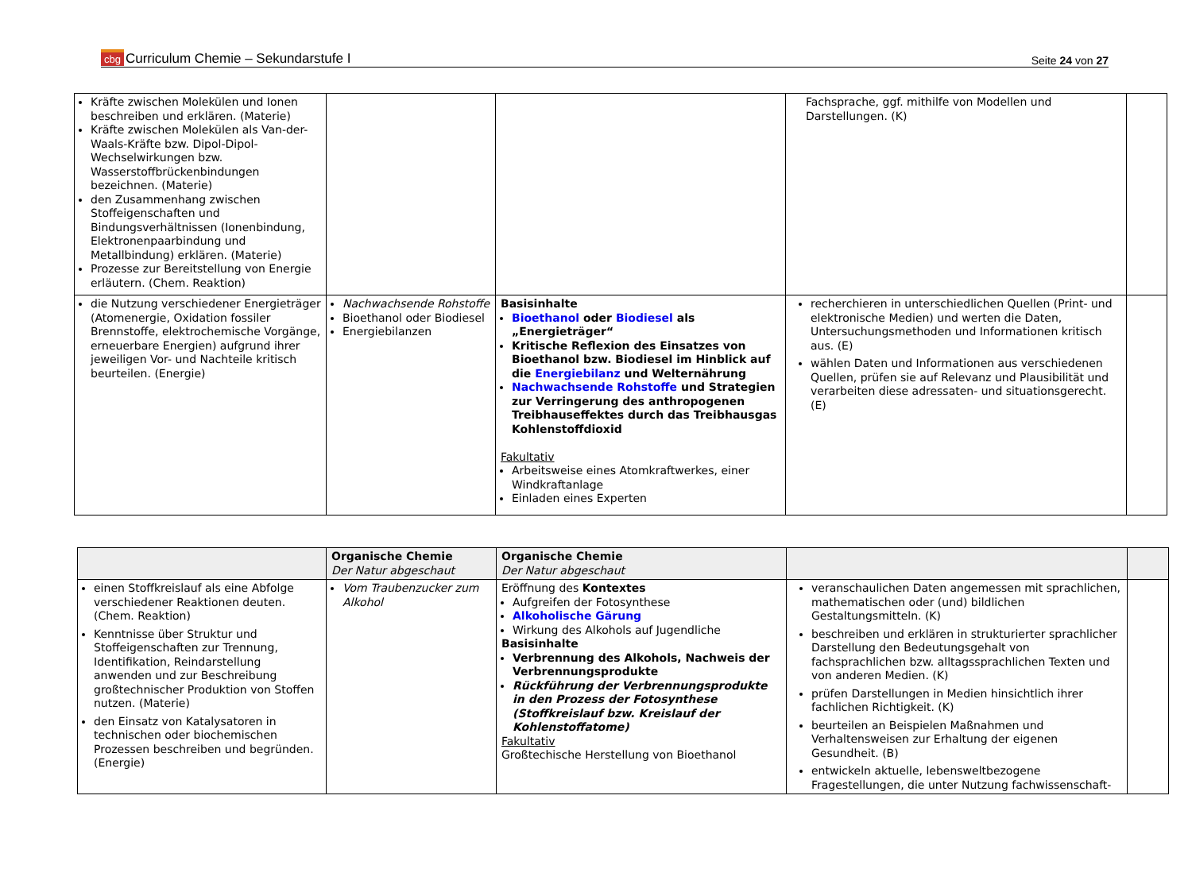cbg Curriculum Chemie – Sekundarstufe I
Seite 24 von 27
| Kräfte zwischen Molekülen und Ionen beschreiben und erklären. (Materie) Kräfte zwischen Molekülen als Van-der-Waals-Kräfte bzw. Dipol-Dipol-Wechselwirkungen bzw. Wasserstoffbrückenbindungen bezeichnen. (Materie) den Zusammenhang zwischen Stoffeigenschaften und Bindungsverhältnissen (Ionenbindung, Elektronenpaarbindung und Metallbindung) erklären. (Materie) Prozesse zur Bereitstellung von Energie erläutern. (Chem. Reaktion) | | | Fachsprache, ggf. mithilfe von Modellen und Darstellungen. (K) | |
| die Nutzung verschiedener Energieträger (Atomenergie, Oxidation fossiler Brennstoffe, elektrochemische Vorgänge, erneuerbare Energien) aufgrund ihrer jeweiligen Vor- und Nachteile kritisch beurteilen. (Energie) | Nachwachsende Rohstoffe Bioethanol oder Biodiesel Energiebilanzen | Basisinhalte Bioethanol oder Biodiesel als „Energieträger“ Kritische Reflexion des Einsatzes von Bioethanol bzw. Biodiesel im Hinblick auf die Energiebilanz und Welternährung Nachwachsende Rohstoffe und Strategien zur Verringerung des anthropogenen Treibhauseffektes durch das Treibhausgas Kohlenstoffdioxid Fakultativ Arbeitsweise eines Atomkraftwerkes, einer Windkraftanlage Einladen eines Experten | recherchieren in unterschiedlichen Quellen (Print- und elektronische Medien) und werten die Daten, Untersuchungsmethoden und Informationen kritisch aus. (E) wählen Daten und Informationen aus verschiedenen Quellen, prüfen sie auf Relevanz und Plausibilität und verarbeiten diese adressaten- und situationsgerecht. (E) | |
| | Organische Chemie Der Natur abgeschaut | Organische Chemie Der Natur abgeschaut | | |
| einen Stoffkreislauf als eine Abfolge verschiedener Reaktionen deuten. (Chem. Reaktion) Kenntnisse über Struktur und Stoffeigenschaften zur Trennung, Identifikation, Reindarstellung anwenden und zur Beschreibung großtechnischer Produktion von Stoffen nutzen. (Materie) den Einsatz von Katalysatoren in technischen oder biochemischen Prozessen beschreiben und begründen. (Energie) | Vom Traubenzucker zum Alkohol | Eröffnung des Kontextes Aufgreifen der Fotosynthese Alkoholische Gärung Wirkung des Alkohols auf Jugendliche Basisinhalte Verbrennung des Alkohols, Nachweis der Verbrennungsprodukte Rückführung der Verbrennungsprodukte in den Prozess der Fotosynthese (Stoffkreislauf bzw. Kreislauf der Kohlenstoffatome) Fakultativ Großtechische Herstellung von Bioethanol | veranschaulichen Daten angemessen mit sprachlichen, mathematischen oder (und) bildlichen Gestaltungsmitteln. (K) beschreiben und erklären in strukturierter sprachlicher Darstellung den Bedeutungsgehalt von fachsprachlichen bzw. alltagssprachlichen Texten und von anderen Medien. (K) prüfen Darstellungen in Medien hinsichtlich ihrer fachlichen Richtigkeit. (K) beurteilen an Beispielen Maßnahmen und Verhaltensweisen zur Erhaltung der eigenen Gesundheit. (B) entwickeln aktuelle, lebensweltbezogene Fragestellungen, die unter Nutzung fachwissenschaft- | |